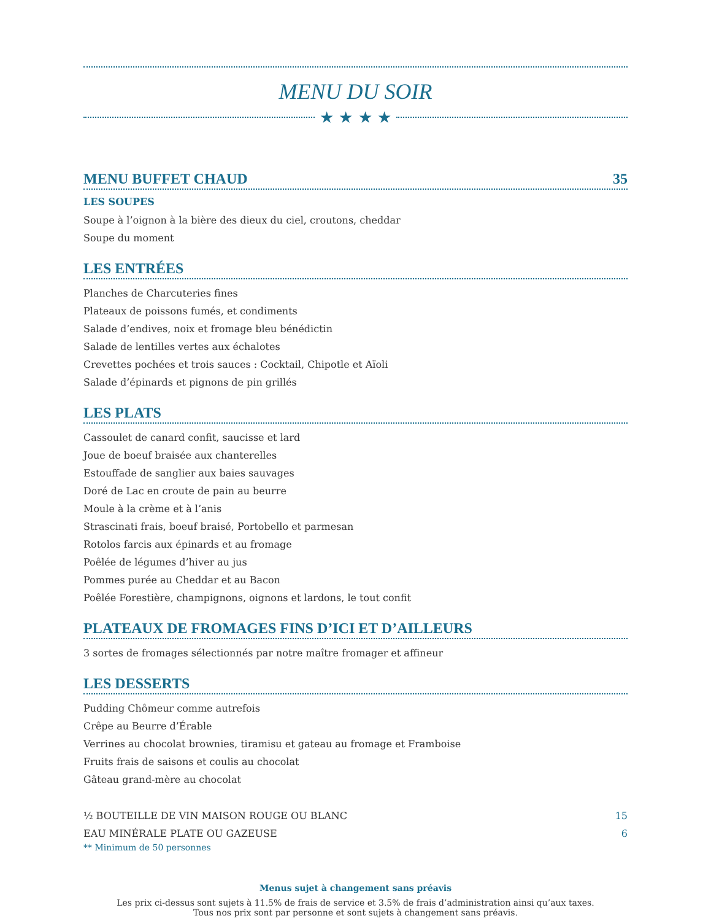MENU DU SOIR
★ ★ ★ ★
MENU BUFFET CHAUD 35
LES SOUPES
Soupe à l’oignon à la bière des dieux du ciel, croutons, cheddar
Soupe du moment
LES ENTRÉES
Planches de Charcuteries fines
Plateaux de poissons fumés, et condiments
Salade d’endives, noix et fromage bleu bénédictin
Salade de lentilles vertes aux échalotes
Crevettes pochées et trois sauces : Cocktail, Chipotle et Aïoli
Salade d’épinards et pignons de pin grillés
LES PLATS
Cassoulet de canard confit, saucisse et lard
Joue de boeuf braisée aux chanterelles
Estouffade de sanglier aux baies sauvages
Doré de Lac en croute de pain au beurre
Moule à la crème et à l’anis
Strascinati frais, boeuf braisé, Portobello et parmesan
Rotolos farcis aux épinards et au fromage
Poêlée de légumes d’hiver au jus
Pommes purée au Cheddar et au Bacon
Poêlée Forestière, champignons, oignons et lardons, le tout confit
PLATEAUX DE FROMAGES FINS D’ICI ET D’AILLEURS
3 sortes de fromages sélectionnés par notre maître fromager et affineur
LES DESSERTS
Pudding Chômeur comme autrefois
Crêpe au Beurre d’Érable
Verrines au chocolat brownies, tiramisu et gateau au fromage et Framboise
Fruits frais de saisons et coulis au chocolat
Gâteau grand-mère au chocolat
½ BOUTEILLE DE VIN MAISON ROUGE OU BLANC 15
EAU MINÉRALE PLATE OU GAZEUSE 6
** Minimum de 50 personnes
Menus sujet à changement sans préavis
Les prix ci-dessus sont sujets à 11.5% de frais de service et 3.5% de frais d’administration ainsi qu’aux taxes.
Tous nos prix sont par personne et sont sujets à changement sans préavis.